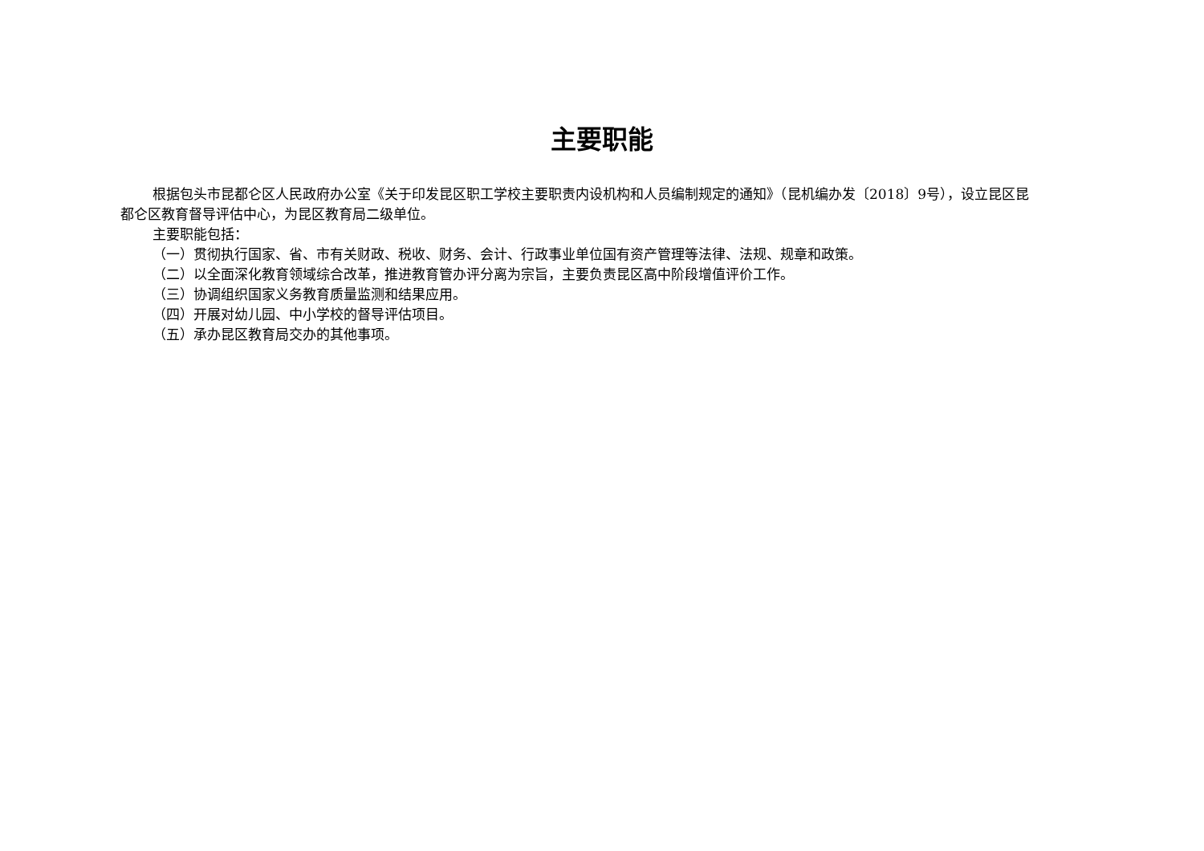主要职能
根据包头市昆都仑区人民政府办公室《关于印发昆区职工学校主要职责内设机构和人员编制规定的通知》（昆机编办发〔2018〕9号），设立昆区昆都仑区教育督导评估中心，为昆区教育局二级单位。
主要职能包括：
（一）贯彻执行国家、省、市有关财政、税收、财务、会计、行政事业单位国有资产管理等法律、法规、规章和政策。
（二）以全面深化教育领域综合改革，推进教育管办评分离为宗旨，主要负责昆区高中阶段增值评价工作。
（三）协调组织国家义务教育质量监测和结果应用。
（四）开展对幼儿园、中小学校的督导评估项目。
（五）承办昆区教育局交办的其他事项。